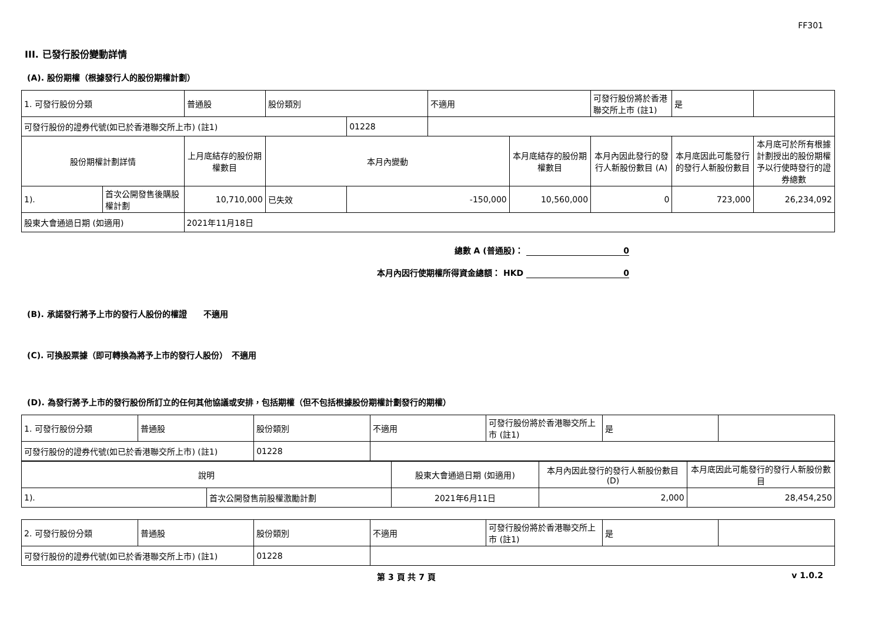FF301
III. 已發行股份變動詳情
(A). 股份期權（根據發行人的股份期權計劃）
| 1. 可發行股份分類 | | 普通股 | 股份類別 | | 不適用 | | 可發行股份將於香港聯交所上市 (註1) | 是 | |
| 可發行股份的證券代號(如已於香港聯交所上市) (註1) | | | | 01228 | | | | | |
| 股份期權計劃詳情 | | 上月底結存的股份期權數目 | 本月內變動 | | | 本月底結存的股份期權數目 | 本月內因此發行的發行人新股份數目 (A) | 本月底因此可能發行的發行人新股份數目 | 本月底可於所有根據計劃授出的股份期權予以行使時發行的證券總數 |
| 1). | 首次公開發售後購股權計劃 | 10,710,000 | 已失效 | -150,000 | | 10,560,000 | 0 | 723,000 | 26,234,092 |
| 股東大會通過日期 (如適用) | | 2021年11月18日 | | | | | | | |
總數 A (普通股)： 0
本月內因行使期權所得資金總額： HKD 0
(B). 承諾發行將予上市的發行人股份的權證　　不適用
(C). 可換股票據（即可轉換為將予上市的發行人股份）　不適用
(D). 為發行將予上市的發行股份所訂立的任何其他協議或安排，包括期權（但不包括根據股份期權計劃發行的期權）
| 1. 可發行股份分類 | 普通股 | 股份類別 | 不適用 | 可發行股份將於香港聯交所上市 (註1) | 是 | |
| 可發行股份的證券代號(如已於香港聯交所上市) (註1) | | 01228 | | | | |
| 說明 | | 股東大會通過日期 (如適用) | 本月內因此發行的發行人新股份數目 (D) | 本月底因此可能發行的發行人新股份數目 |
| --- | --- | --- | --- | --- |
| 1). | 首次公開發售前股權激勵計劃 | 2021年6月11日 | 2,000 | 28,454,250 |
| 2. 可發行股份分類 | 普通股 | 股份類別 | 不適用 | 可發行股份將於香港聯交所上市 (註1) | 是 | |
| 可發行股份的證券代號(如已於香港聯交所上市) (註1) | | 01228 | | | | |
第 3 頁 共 7 頁 v 1.0.2